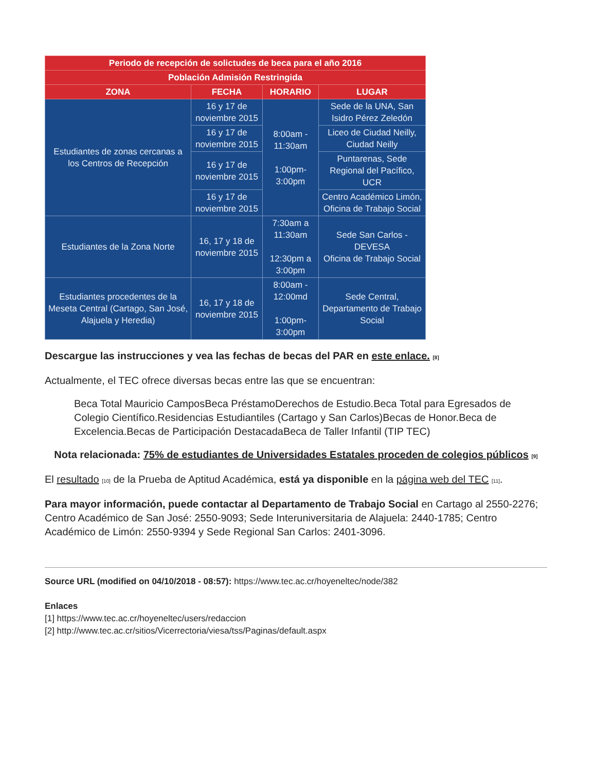| Periodo de recepción de solictudes de beca para el año 2016 | | | |
| --- | --- | --- | --- |
| Población Admisión Restringida | | | |
| ZONA | FECHA | HORARIO | LUGAR |
| Estudiantes de zonas cercanas a los Centros de Recepción | 16 y 17 de noviembre 2015 | 8:00am - 11:30am 1:00pm- 3:00pm | Sede de la UNA, San Isidro Pérez Zeledón |
| | 16 y 17 de noviembre 2015 | | Liceo de Ciudad Neilly, Ciudad Neilly |
| | 16 y 17 de noviembre 2015 | | Puntarenas, Sede Regional del Pacífico, UCR |
| | 16 y 17 de noviembre 2015 | | Centro Académico Limón, Oficina de Trabajo Social |
| Estudiantes de la Zona Norte | 16, 17 y 18 de noviembre 2015 | 7:30am a 11:30am 12:30pm a 3:00pm | Sede San Carlos - DEVESA Oficina de Trabajo Social |
| Estudiantes procedentes de la Meseta Central (Cartago, San José, Alajuela y Heredia) | 16, 17 y 18 de noviembre 2015 | 8:00am - 12:00md 1:00pm- 3:00pm | Sede Central, Departamento de Trabajo Social |
Descargue las instrucciones y vea las fechas de becas del PAR en este enlace. <sup>[8]</sup>
Actualmente, el TEC ofrece diversas becas entre las que se encuentran:
Beca Total Mauricio CamposBeca PréstamoDerechos de Estudio.Beca Total para Egresados de Colegio Científico.Residencias Estudiantiles (Cartago y San Carlos)Becas de Honor.Beca de Excelencia.Becas de Participación DestacadaBeca de Taller Infantil (TIP TEC)
Nota relacionada: 75% de estudiantes de Universidades Estatales proceden de colegios públicos <sup>[9]</sup>
El resultado <sup>[10]</sup> de la Prueba de Aptitud Académica, está ya disponible en la página web del TEC <sup>[11]</sup>.
Para mayor información, puede contactar al Departamento de Trabajo Social en Cartago al 2550-2276; Centro Académico de San José: 2550-9093; Sede Interuniversitaria de Alajuela: 2440-1785; Centro Académico de Limón: 2550-9394 y Sede Regional San Carlos: 2401-3096.
Source URL (modified on 04/10/2018 - 08:57): https://www.tec.ac.cr/hoyeneltec/node/382
Enlaces
[1] https://www.tec.ac.cr/hoyeneltec/users/redaccion
[2] http://www.tec.ac.cr/sitios/Vicerrectoria/viesa/tss/Paginas/default.aspx